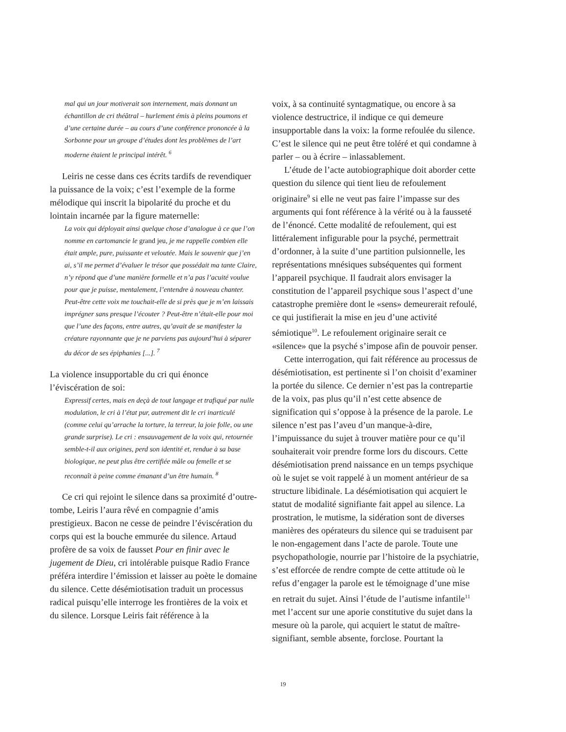mal qui un jour motiverait son internement, mais donnant un échantillon de cri théâtral – hurlement émis à pleins poumons et d’une certaine durée – au cours d’une conférence prononcée à la Sorbonne pour un groupe d’études dont les problèmes de l’art moderne étaient le principal intérêt. <sup>6</sup>
Leiris ne cesse dans ces écrits tardifs de revendiquer la puissance de la voix; c’est l’exemple de la forme mélodique qui inscrit la bipolarité du proche et du lointain incarnée par la figure maternelle:
La voix qui déployait ainsi quelque chose d’analogue à ce que l’on nomme en cartomancie le grand jeu, je me rappelle combien elle était ample, pure, puissante et veloutée. Mais le souvenir que j’en ai, s’il me permet d’évaluer le trésor que possédait ma tante Claire, n’y répond que d’une manière formelle et n’a pas l’acuité voulue pour que je puisse, mentalement, l’entendre à nouveau chanter. Peut-être cette voix me touchait-elle de si près que je m’en laissais imprégner sans presque l’écouter ? Peut-être n’était-elle pour moi que l’une des façons, entre autres, qu’avait de se manifester la créature rayonnante que je ne parviens pas aujourd’hui à séparer du décor de ses épiphanies [...]. <sup>7</sup>
La violence insupportable du cri qui énonce l’éviscération de soi:
Expressif certes, mais en deçà de tout langage et trafiqué par nulle modulation, le cri à l’état pur, autrement dit le cri inarticulé (comme celui qu’arrache la torture, la terreur, la joie folle, ou une grande surprise). Le cri : ensauvagement de la voix qui, retournée semble-t-il aux origines, perd son identité et, rendue à sa base biologique, ne peut plus être certifiée mâle ou femelle et se reconnaît à peine comme émanant d’un être humain. <sup>8</sup>
Ce cri qui rejoint le silence dans sa proximité d’outre-tombe, Leiris l’aura rêvé en compagnie d’amis prestigieux. Bacon ne cesse de peindre l’éviscération du corps qui est la bouche emmurée du silence. Artaud profère de sa voix de fausset Pour en finir avec le jugement de Dieu, cri intolérable puisque Radio France préféra interdire l’émission et laisser au poète le domaine du silence. Cette désémiotisation traduit un processus radical puisqu’elle interroge les frontières de la voix et du silence. Lorsque Leiris fait référence à la
voix, à sa continuité syntagmatique, ou encore à sa violence destructrice, il indique ce qui demeure insupportable dans la voix: la forme refoulée du silence. C’est le silence qui ne peut être toléré et qui condamne à parler – ou à écrire – inlassablement.
L’étude de l’acte autobiographique doit aborder cette question du silence qui tient lieu de refoulement originaire<sup>9</sup> si elle ne veut pas faire l’impasse sur des arguments qui font référence à la vérité ou à la fausseté de l’énoncé. Cette modalité de refoulement, qui est littéralement infigurable pour la psyché, permettrait d’ordonner, à la suite d’une partition pulsionnelle, les représentations mnésiques subséquentes qui forment l’appareil psychique. Il faudrait alors envisager la constitution de l’appareil psychique sous l’aspect d’une catastrophe première dont le «sens» demeurerait refoulé, ce qui justifierait la mise en jeu d’une activité sémiotique<sup>10</sup>. Le refoulement originaire serait ce «silence» que la psyché s’impose afin de pouvoir penser.
Cette interrogation, qui fait référence au processus de désémiotisation, est pertinente si l’on choisit d’examiner la portée du silence. Ce dernier n’est pas la contrepartie de la voix, pas plus qu’il n’est cette absence de signification qui s’oppose à la présence de la parole. Le silence n’est pas l’aveu d’un manque-à-dire, l’impuissance du sujet à trouver matière pour ce qu’il souhaiterait voir prendre forme lors du discours. Cette désémiotisation prend naissance en un temps psychique où le sujet se voit rappelé à un moment antérieur de sa structure libidinale. La désémiotisation qui acquiert le statut de modalité signifiante fait appel au silence. La prostration, le mutisme, la sidération sont de diverses manières des opérateurs du silence qui se traduisent par le non-engagement dans l’acte de parole. Toute une psychopathologie, nourrie par l’histoire de la psychiatrie, s’est efforcée de rendre compte de cette attitude où le refus d’engager la parole est le témoignage d’une mise en retrait du sujet. Ainsi l’étude de l’autisme infantile<sup>11</sup> met l’accent sur une aporie constitutive du sujet dans la mesure où la parole, qui acquiert le statut de maître-signifiant, semble absente, forclose. Pourtant la
19